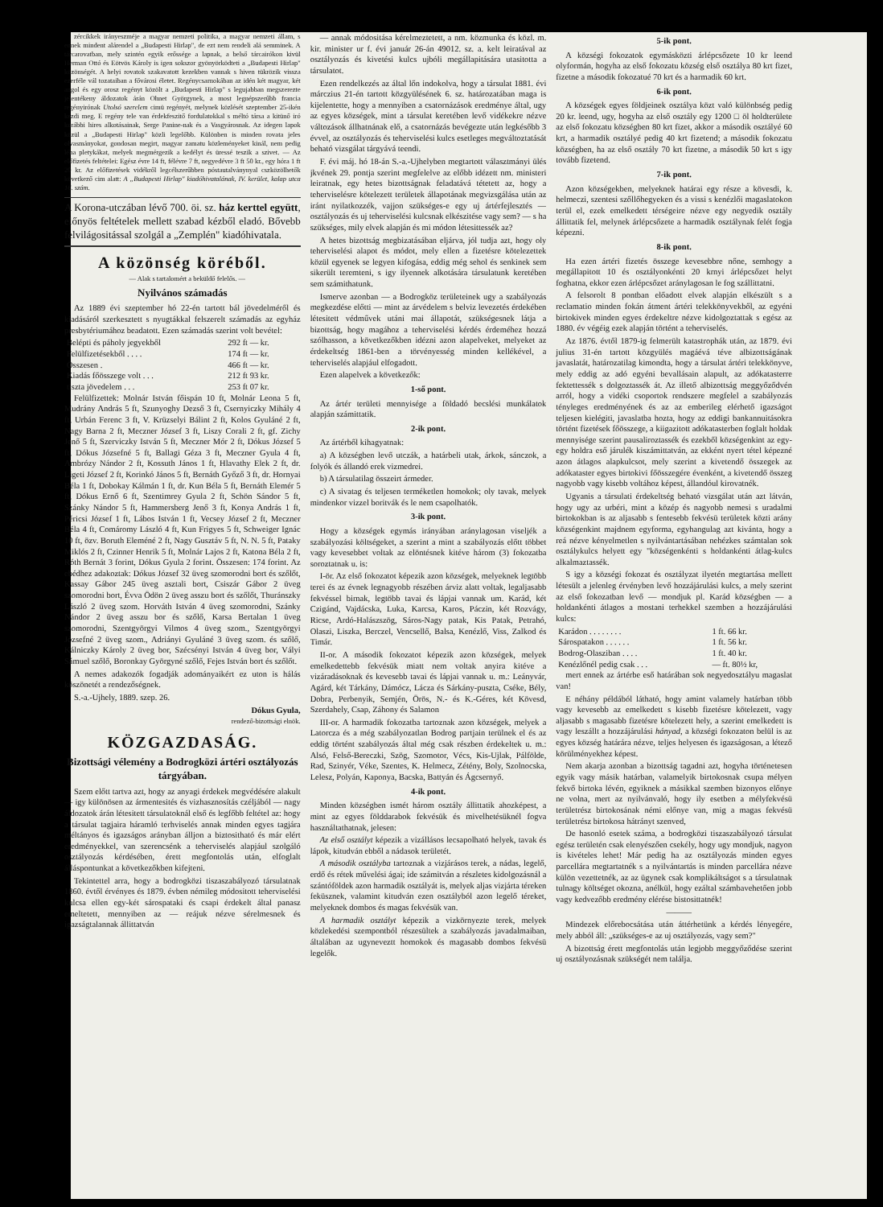zércikkek irányeszméje a magyar nemzeti politika, a magyar nemzeti állam, s ennek mindent alárendel a „Budapesti Hirlap", de ezt nem rendeli alá semminek. A tárcarovatban, mely szintén egyik erőssége a lapnak, a belső tárcairókon kivül Herman Ottó és Eötvös Károly is igen sokszor gyönyörködteti a „Budapesti Hirlap" közönségét. A helyi rovatok szakavatott kezekben vannak s hiven tükrözik vissza ezerféle vál tozataiban a fővárosi életet. Regénycsarnokában az idén két magyar, két angol és egy orosz regényt közölt a „Budapesti Hirlap" s legujabban megszerezte jelentékeny áldozatok árán Ohnet Györgynek, a most legnépszerűbb francia regényirónak Utolsó szerelem cimü regényét, melynek közlését szeptember 25-ikén kezdi meg. E regény tele van érdekfeszitő fordulatokkal s méltó társa a kitünő iró korábbi hires alkotásainak, Serge Panine-nak és a Vasgyárosnak. Az idegen lapok közül a „Budapesti Hirlap" közli legelőbb. Különben is minden rovata jeles olvasmányokat, gondosan megirt, magyar zamatu közleményeket kinál, nem pedig léha pletykákat, melyek megmérgezik a kedélyt és üressé teszik a szivet. — Az előfizetés feltételei: Egész évre 14 ft, félévre 7 ft, negyedévre 3 ft 50 kr., egy hóra 1 ft 20 kr. Az előfizetések vidékről legcélszerűbben póstautalványnyal cszközölhetők következő cim alatt: A „Budapesti Hirlap" kiadóhivatalának, IV. kerület, kalap utca 16. szám.
A Korona-utczában lévő 700. öi. sz. ház kerttel együtt, előnyös feltételek mellett szabad kézből eladó. Bővebb felvilágositással szolgál a „Zemplén" kiadóhivatala.
A közönség köréből.
— Alak s tartalomért a beküldő felelős. —
Nyilvános számadás
Az 1889 évi szeptember hó 22-én tartott bál jövedelméről és kiadásáról szerkesztett s nyugtákkal felszerelt számadás az egyház presbytériumához beadatott. Ezen számadás szerint volt bevétel:
| Belépti és páholy jegyekből | 292 ft — kr. |
| Felülfizetésekből . . . . | 174 ft — kr. |
| Összesen . | 466 ft — kr. |
| Kiadás főösszege volt . . . | 212 ft 93 kr. |
| tiszta jövedelem . . . | 253 ft 07 kr. |
Felülfizettek: Molnár István főispán 10 ft, Molnár Leona 5 ft, Mudrány András 5 ft, Szunyoghy Dezső 3 ft, Csernyiczky Mihály 4 ft, Urbán Ferenc 3 ft, V. Krüzselyi Bálint 2 ft, Kolos Gyuláné 2 ft, Nagy Barna 2 ft, Meczner József 3 ft, Liszy Corali 2 ft, gf. Zichy Jenő 5 ft, Szerviczky István 5 ft, Meczner Mór 2 ft, Dókus József 5 ft, Dókus Józsefné 5 ft, Ballagi Géza 3 ft, Meczner Gyula 4 ft, Ambrózy Nándor 2 ft, Kossuth János 1 ft, Hlavathy Elek 2 ft, dr. Ligeti József 2 ft, Korinkó János 5 ft, Bernáth Győző 3 ft, dr. Hornyai Béla 1 ft, Dobokay Kálmán 1 ft, dr. Kun Béla 5 ft, Bernáth Elemér 5 ft, Dókus Ernő 6 ft, Szentimrey Gyula 2 ft, Schön Sándor 5 ft, Szánky Nándor 5 ft, Hammersberg Jenő 3 ft, Konya András 1 ft, Péricsi József 1 ft, Lábos István 1 ft, Vecsey József 2 ft, Meczner Béla 4 ft, Comáromy László 4 ft, Kun Frigyes 5 ft, Schweiger Ignác 10 ft, özv. Boruth Eleméné 2 ft, Nagy Gusztáv 5 ft, N. N. 5 ft, Pataky Miklós 2 ft, Czinner Henrik 5 ft, Molnár Lajos 2 ft, Katona Béla 2 ft, Róth Bernát 3 forint, Dókus Gyula 2 forint. Összesen: 174 forint. Az ebédhez adakoztak: Dókus József 32 üveg szomorodni bort és szőlőt, Kassay Gábor 245 üveg asztali bort, Csiszár Gábor 2 üveg szomorodni bort, Évva Ödön 2 üveg asszu bort és szőlőt, Thuránszky László 2 üveg szom. Horváth István 4 üveg szomorodni, Szánky Nándor 2 üveg asszu bor és szőlő, Karsa Bertalan 1 üveg szomorodni, Szentgyörgyi Vilmos 4 üveg szom., Szentgyörgyi Józsefné 2 üveg szom., Adriányi Gyuláné 3 üveg szom. és szőlő, Kálniczky Károly 2 üveg bor, Szécsényi István 4 üveg bor, Vályi Sámuel szőlő, Boronkay Györgyné szőlő, Fejes István bort és szőlőt.
A nemes adakozók fogadják adományaikért ez uton is hálás köszönetét a rendezőségnek.
S.-a.-Ujhely, 1889. szep. 26.
Dókus Gyula,
rendező-bizottsági elnök.
KÖZGAZDASÁG.
Bizottsági vélemény a Bodrogközi ártéri osztályozás tárgyában.
Szem előtt tartva azt, hogy az anyagi érdekek megvédésére alakult — igy különösen az ármentesités és vizhasznosítás czéljából — nagy áldozatok árán létesitett társulatoknál első és legfőbb feltétel az: hogy a társulat tagjaira háramló terhviselés annak minden egyes tagjára méltányos és igazságos arányban álljon a biztositható és már elért eredményekkel, van szerencsénk a teherviselés alapjául szolgáló osztályozás kérdésében, érett megfontolás után, elfoglalt álláspontunkat a következőkben kifejteni.
Tekintettel arra, hogy a bodrogközi tiszaszabályozó társulatnak 1860. évtől érvényes és 1879. évben némileg módositott teherviselési kulcsa ellen egy-két sárospataki és csapi érdekelt által panasz emeltetett, mennyiben az — reájuk nézve sérelmesnek és igazságtalannak állittatván
— annak módositása kérelmeztetett, a nm. közmunka és közl. m. kir. minister ur f. évi január 26-án 49012. sz. a. kelt leiratával az osztályozás és kivetési kulcs ujbóli megállapitására utasitotta a társulatot.
Ezen rendelkezés az által lőn indokolva, hogy a társulat 1881. évi márczius 21-én tartott közgyülésének 6. sz. határozatában maga is kijelentette, hogy a mennyiben a csatornázások eredménye által, ugy az egyes községek, mint a társulat keretében levő vidékekre nézve változások állhatnának elő, a csatornázás bevégezte után legkésőbb 3 évvel, az osztályozás és teherviselési kulcs esetleges megváltoztatását beható vizsgálat tárgyává teendi.
F. évi máj. hó 18-án S.-a.-Ujhelyben megtartott választmányi ülés jkvének 29. pontja szerint megfelelve az előbb idézett nm. ministeri leiratnak, egy hetes bizottságnak feladatává tétetett az, hogy a teherviselésre kötelezett területek állapotának megvizsgálása után az iránt nyilatkozzék, vajjon szükséges-e egy uj ártérfejlesztés — osztályozás és uj teherviselési kulcsnak elkészitése vagy sem? — s ha szükséges, mily elvek alapján és mi módon létesittessék az?
A hetes bizottság megbizatásában eljárva, jól tudja azt, hogy oly teherviselési alapot és módot, mely ellen a fizetésre kötelezettek közül egyenek se legyen kifogása, eddig még sehol és senkinek sem sikerült teremteni, s igy ilyennek alkotására társulatunk keretében sem számithatunk.
Ismerve azonban — a Bodrogköz területeinek ugy a szabályozás megkezdése előtti — mint az árvédelem s belviz levezetés érdekében létesitett védművek utáni mai állapotát, szükségesnek látja a bizottság, hogy magához a teherviselési kérdés érdeméhez hozzá szólhasson, a következőkben idézni azon alapelveket, melyeket az érdekeltség 1861-ben a törvényesség minden kellékével, a teherviselés alapjául elfogadott.
Ezen alapelvek a következők:
1-ső pont.
Az ártér területi mennyisége a földadó becslési munkálatok alapján számittatik.
2-ik pont.
Az ártérből kihagyatnak:
a) A községben levő utczák, a határbeli utak, árkok, sánczok, a folyók és állandó erek vizmedrei.
b) A társulatilag összeirt ármeder.
c) A sivatag és teljesen terméketlen homokok; oly tavak, melyek mindenkor vizzel boritvák és le nem csapolhatók.
3-ik pont.
Hogy a községek egymás irányában aránylagosan viseljék a szabályozási költségeket, a szerint a mint a szabályozás előtt többet vagy kevesebbet voltak az elöntésnek kitéve három (3) fokozatba soroztatnak u. is:
I-ör. Az első fokozatot képezik azon községek, melyeknek legtöbb terei és az évnek legnagyobb részében árviz alatt voltak, legaljasabb fekvéssel birnak, legtöbb tavai és lápjai vannak um. Karád, két Czigánd, Vajdácska, Luka, Karcsa, Karos, Páczin, két Rozvágy, Ricse, Ardó-Halászszög, Sáros-Nagy patak, Kis Patak, Petrahó, Olaszi, Liszka, Berczel, Vencsellő, Balsa, Kenézlő, Viss, Zalkod és Timár.
II-or. A második fokozatot képezik azon községek, melyek emelkedettebb fekvésük miatt nem voltak anyira kitéve a vizáradásoknak és kevesebb tavai és lápjai vannak u. m.: Leányvár, Agárd, két Tárkány, Dámócz, Lácza és Sárkány-puszta, Cséke, Bély, Dobra, Perbenyik, Semjén, Örös, N.- és K.-Géres, két Kövesd, Szerdahely, Csap, Záhony és Salamon
III-or. A harmadik fokozatba tartoznak azon községek, melyek a Latorcza és a még szabályozatlan Bodrog partjain terülnek el és az eddig történt szabályozás által még csak részben érdekeltek u. m.: Alsó, Felső-Bereczki, Szög, Szomotor, Vécs, Kis-Ujlak, Pálfölde, Rad, Szinyér, Véke, Szentes, K. Helmecz, Zétény, Boly, Szolnocska, Lelesz, Polyán, Kaponya, Bacska, Battyán és Ágcsernyő.
4-ik pont.
Minden községben ismét három osztály állittatik ahozképest, a mint az egyes földdarabok fekvésük és mivelhetésüknél fogva használtathatnak, jelesen:
Az első osztályt képezik a vizállásos lecsapolható helyek, tavak és lápok, kitudván ebből a nádasok területét.
A második osztályba tartoznak a vizjárásos terek, a nádas, legelő, erdő és rétek művelési ágai; ide számitván a részletes kidolgozásnál a szántóföldek azon harmadik osztályát is, melyek aljas vizjárta téreken feküsznek, valamint kitudván ezen osztályból azon legelő téreket, melyeknek dombos és magas fekvésük van.
A harmadik osztályt képezik a vizkörnyezte terek, melyek közlekedési szempontból részesültek a szabályozás javadalmaiban, általában az ugyneveztt homokok és magasabb dombos fekvésü legelők.
5-ik pont.
A községi fokozatok egymásközti árlépcsőzete 10 kr leend olyformán, hogyha az első fokozatu község első osztálya 80 krt fizet, fizetne a második fokozatué 70 krt és a harmadik 60 krt.
6-ik pont.
A községek egyes földjeinek osztálya közt való különbség pedig 20 kr. leend, ugy, hogyha az első osztály egy 1200 □ öl holdterülete az első fokozatu községben 80 krt fizet, akkor a második osztályé 60 krt, a harmadik osztályé pedig 40 krt fizetend; a második fokozatu községben, ha az első osztály 70 krt fizetne, a második 50 krt s igy tovább fizetend.
7-ik pont.
Azon községekben, melyeknek határai egy része a kövesdi, k. helmeczi, szentesi szőllőhegyeken és a vissi s kenézlői magaslatokon terül el, ezek emelkedett térségeire nézve egy negyedik osztály állittatik fel, melynek árlépcsőzete a harmadik osztálynak felét fogja képezni.
8-ik pont.
Ha ezen ártéri fizetés összege kevesebbre nőne, semhogy a megállapitott 10 és osztályonkénti 20 krnyi árlépcsőzet helyt foghatna, ekkor ezen árlépcsőzet aránylagosan le fog szállittatni.
A felsorolt 8 pontban előadott elvek alapján elkészült s a reclamatio minden fokán átment ártéri telekkönyvekből, az egyéni birtokivek minden egyes érdekeltre nézve kidolgoztattak s egész az 1880. év végéig ezek alapján történt a teherviselés.
Az 1876. évtől 1879-ig felmerült katastrophák után, az 1879. évi julius 31-én tartott közgyülés magáévá téve albizottságának javaslatát, határozatilag kimondta, hogy a társulat ártéri telekkönyve, mely eddig az adó egyéni bevallásain alapult, az adókatasterre fektettessék s dolgoztassék át. Az illető albizottság meggyőződvén arról, hogy a vidéki csoportok rendszere megfelel a szabályozás tényleges eredményének és az az emberileg elérhető igazságot teljesen kielégiti, javaslatba hozta, hogy az eddigi bankannuitásokra történt fizetések főösszege, a kiigazitott adókatasterben foglalt holdak mennyisége szerint pausaliroztassék és ezekből községenkint az egy-egy holdra eső járulék kiszámittatván, az ekként nyert tétel képezné azon átlagos alapkulcsot, mely szerint a kivetendő összegek az adókataster egyes birtokivi főösszegére évenként, a kivetendő összeg nagyobb vagy kisebb voltához képest, állandóul kirovatnék.
Ugyanis a társulati érdekeltség beható vizsgálat után azt látván, hogy ugy az urbéri, mint a közép és nagyobb nemesi s uradalmi birtokokban is az aljasabb s fentesebb fekvésü területek közti arány községenkint majdnem egyforma, egyhangulag azt kivánta, hogy a reá nézve kényelmetlen s nyilvántartásában nehézkes számtalan sok osztálykulcs helyett egy "községenkénti s holdankénti átlag-kulcs alkalmaztassék.
S igy a községi fokozat és osztályzat ilyetén megtartása mellett létesült a jelenleg érvényben levő hozzájárulási kulcs, a mely szerint az első fokozatban levő — mondjuk pl. Karád községben — a holdankénti átlagos a mostani terhekkel szemben a hozzájárulási kulcs:
| Karádon . . . . . . . . | 1 ft. 66 kr. |
| Sárospatakon . . . . . . | 1 ft. 56 kr. |
| Bodrog-Olasziban . . . . | 1 ft. 40 kr. |
| Kenézlőnél pedig csak . . . | — ft. 80½ kr, |
mert ennek az ártérbe eső határában sok negyedosztályu magaslat van!
E néhány példából látható, hogy amint valamely határban több vagy kevesebb az emelkedett s kisebb fizetésre kötelezett, vagy aljasabb s magasabb fizetésre kötelezett hely, a szerint emelkedett is vagy leszállt a hozzájárulási hányad, a községi fokozaton belül is az egyes község határára nézve, teljes helyesen és igazságosan, a létező körülményekhez képest.
Nem akarja azonban a bizottság tagadni azt, hogyha történetesen egyik vagy másik határban, valamelyik birtokosnak csupa mélyen fekvő birtoka lévén, egyiknek a másikkal szemben bizonyos előnye ne volna, mert az nyilvánvaló, hogy ily esetben a mélyfekvésü területrész birtokosának némi előnye van, mig a magas fekvésü területrész birtokosa hátrányt szenved,
De hasonló esetek száma, a bodrogközi tiszaszabályozó társulat egész területén csak elenyészően csekély, hogy ugy mondjuk, nagyon is kivételes lehet! Már pedig ha az osztályozás minden egyes parcellára megtartatnék s a nyilvántartás is minden parcellára nézve külön vezettetnék, az az ügynek csak komplikáltságot s a társulatnak tulnagy költséget okozna, anélkül, hogy ezáltal számbavehetően jobb vagy kedvezőbb eredmény elérése bistosittatnék!
———
Mindezek előrebocsátása után áttérhetünk a kérdés lényegére, mely abból áll: „szükséges-e az uj osztályozás, vagy sem?"
A bizottság érett megfontolás után legjobb meggyőződése szerint uj osztályozásnak szükségét nem találja.